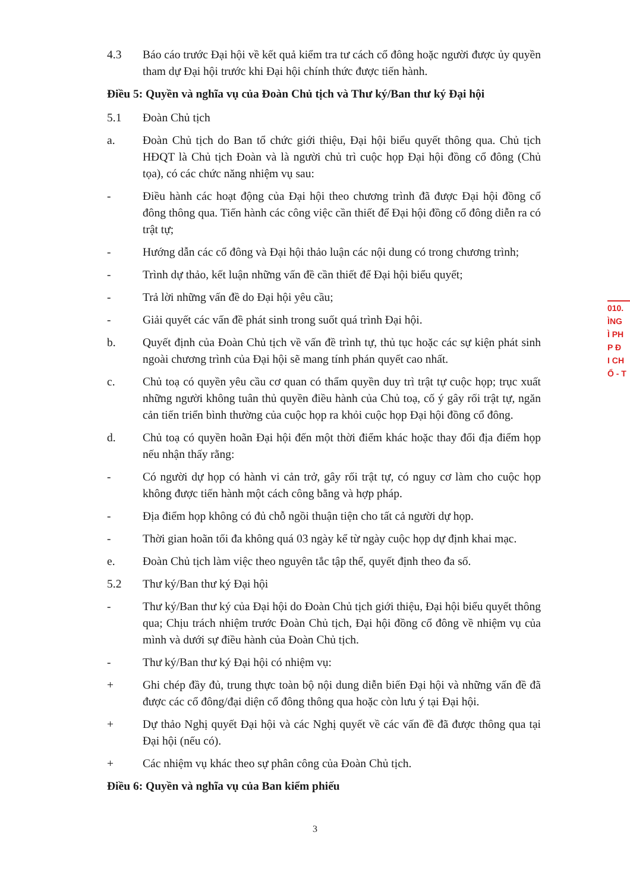4.3 Báo cáo trước Đại hội về kết quả kiểm tra tư cách cổ đông hoặc người được ủy quyền tham dự Đại hội trước khi Đại hội chính thức được tiến hành.
Điều 5: Quyền và nghĩa vụ của Đoàn Chủ tịch và Thư ký/Ban thư ký Đại hội
5.1 Đoàn Chủ tịch
a. Đoàn Chủ tịch do Ban tổ chức giới thiệu, Đại hội biểu quyết thông qua. Chủ tịch HĐQT là Chủ tịch Đoàn và là người chủ trì cuộc họp Đại hội đồng cổ đông (Chủ tọa), có các chức năng nhiệm vụ sau:
- Điều hành các hoạt động của Đại hội theo chương trình đã được Đại hội đồng cổ đông thông qua. Tiến hành các công việc cần thiết để Đại hội đồng cổ đông diễn ra có trật tự;
- Hướng dẫn các cổ đông và Đại hội thảo luận các nội dung có trong chương trình;
- Trình dự thảo, kết luận những vấn đề cần thiết để Đại hội biểu quyết;
- Trả lời những vấn đề do Đại hội yêu cầu;
- Giải quyết các vấn đề phát sinh trong suốt quá trình Đại hội.
b. Quyết định của Đoàn Chủ tịch về vấn đề trình tự, thủ tục hoặc các sự kiện phát sinh ngoài chương trình của Đại hội sẽ mang tính phán quyết cao nhất.
c. Chủ toạ có quyền yêu cầu cơ quan có thẩm quyền duy trì trật tự cuộc họp; trục xuất những người không tuân thủ quyền điều hành của Chủ toạ, cố ý gây rối trật tự, ngăn cản tiến triển bình thường của cuộc họp ra khỏi cuộc họp Đại hội đồng cổ đông.
d. Chủ toạ có quyền hoãn Đại hội đến một thời điểm khác hoặc thay đổi địa điểm họp nếu nhận thấy rằng:
- Có người dự họp có hành vi cản trở, gây rối trật tự, có nguy cơ làm cho cuộc họp không được tiến hành một cách công bằng và hợp pháp.
- Địa điểm họp không có đủ chỗ ngồi thuận tiện cho tất cả người dự họp.
- Thời gian hoãn tối đa không quá 03 ngày kể từ ngày cuộc họp dự định khai mạc.
e. Đoàn Chủ tịch làm việc theo nguyên tắc tập thể, quyết định theo đa số.
5.2 Thư ký/Ban thư ký Đại hội
- Thư ký/Ban thư ký của Đại hội do Đoàn Chủ tịch giới thiệu, Đại hội biểu quyết thông qua; Chịu trách nhiệm trước Đoàn Chủ tịch, Đại hội đồng cổ đông về nhiệm vụ của mình và dưới sự điều hành của Đoàn Chủ tịch.
- Thư ký/Ban thư ký Đại hội có nhiệm vụ:
+ Ghi chép đầy đủ, trung thực toàn bộ nội dung diễn biến Đại hội và những vấn đề đã được các cổ đông/đại diện cổ đông thông qua hoặc còn lưu ý tại Đại hội.
+ Dự thảo Nghị quyết Đại hội và các Nghị quyết về các vấn đề đã được thông qua tại Đại hội (nếu có).
+ Các nhiệm vụ khác theo sự phân công của Đoàn Chủ tịch.
Điều 6: Quyền và nghĩa vụ của Ban kiểm phiếu
010.
ÌNG
Ì PH
P Đ
I CH
Ổ - T
3